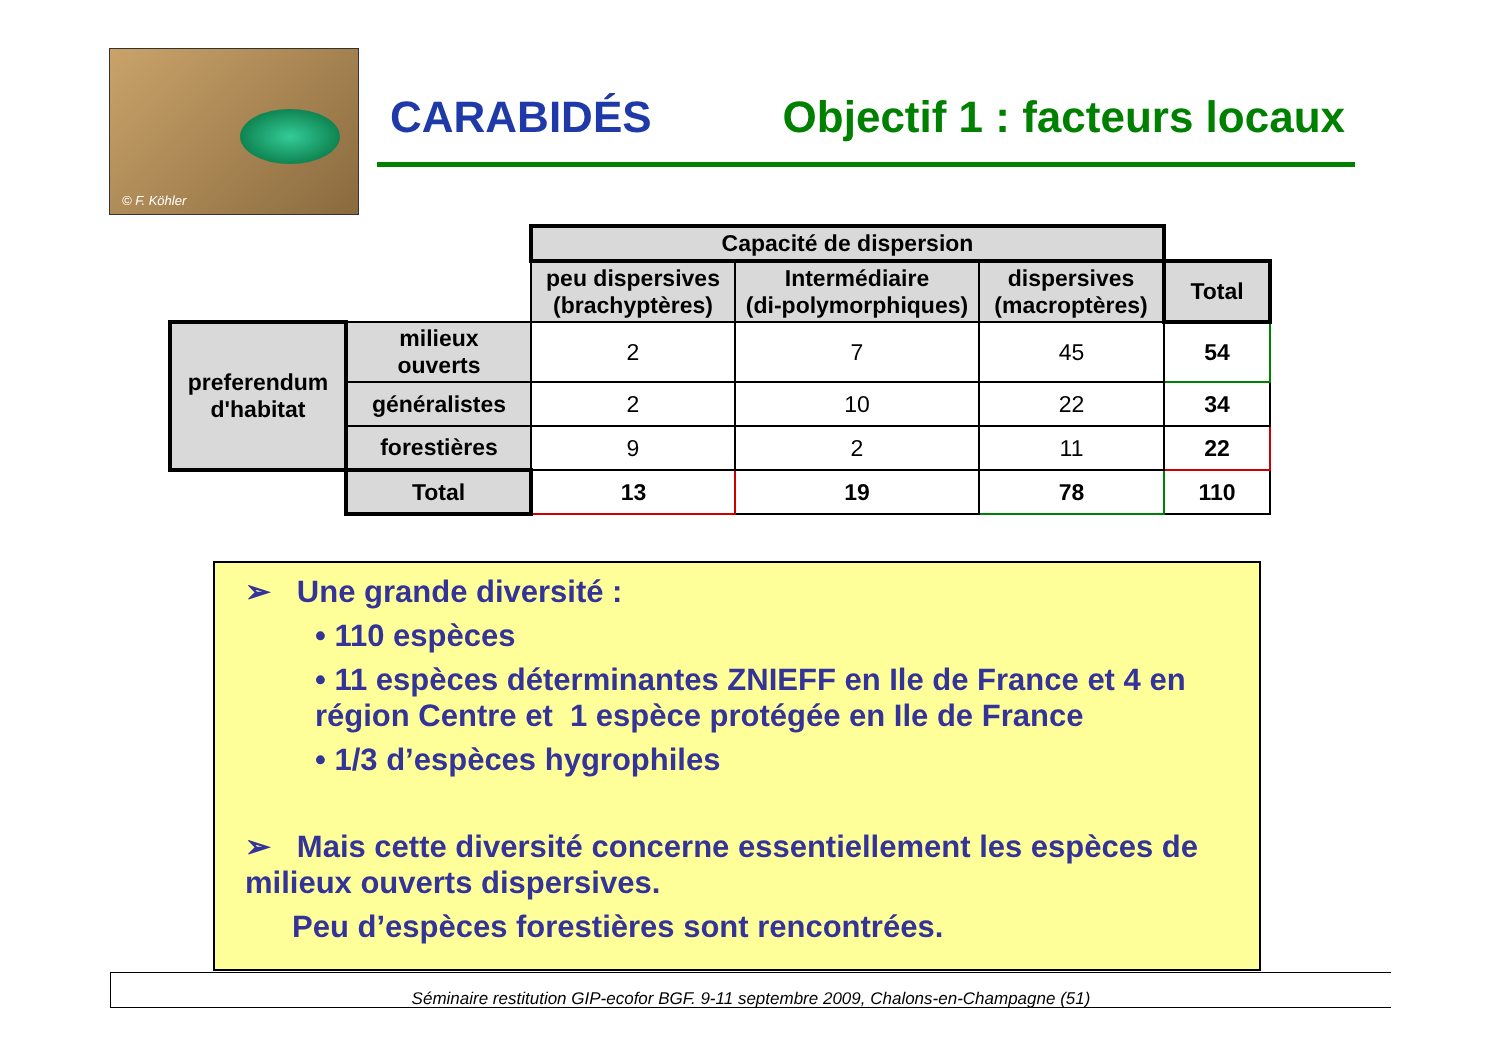© F. Köhler
CARABIDÉS Objectif 1 : facteurs locaux
| | | Capacité de dispersion | | | |
| | | peu dispersives (brachyptères) | Intermédiaire (di-polymorphiques) | dispersives (macroptères) | Total |
| preferendum d'habitat | milieux ouverts | 2 | 7 | 45 | 54 |
| | généralistes | 2 | 10 | 22 | 34 |
| | forestières | 9 | 2 | 11 | 22 |
| | Total | 13 | 19 | 78 | 110 |
➢ Une grande diversité :
• 110 espèces
• 11 espèces déterminantes ZNIEFF en Ile de France et 4 en région Centre et 1 espèce protégée en Ile de France
• 1/3 d’espèces hygrophiles
➢ Mais cette diversité concerne essentiellement les espèces de milieux ouverts dispersives.
Peu d’espèces forestières sont rencontrées.
Séminaire restitution GIP-ecofor BGF. 9-11 septembre 2009, Chalons-en-Champagne (51)